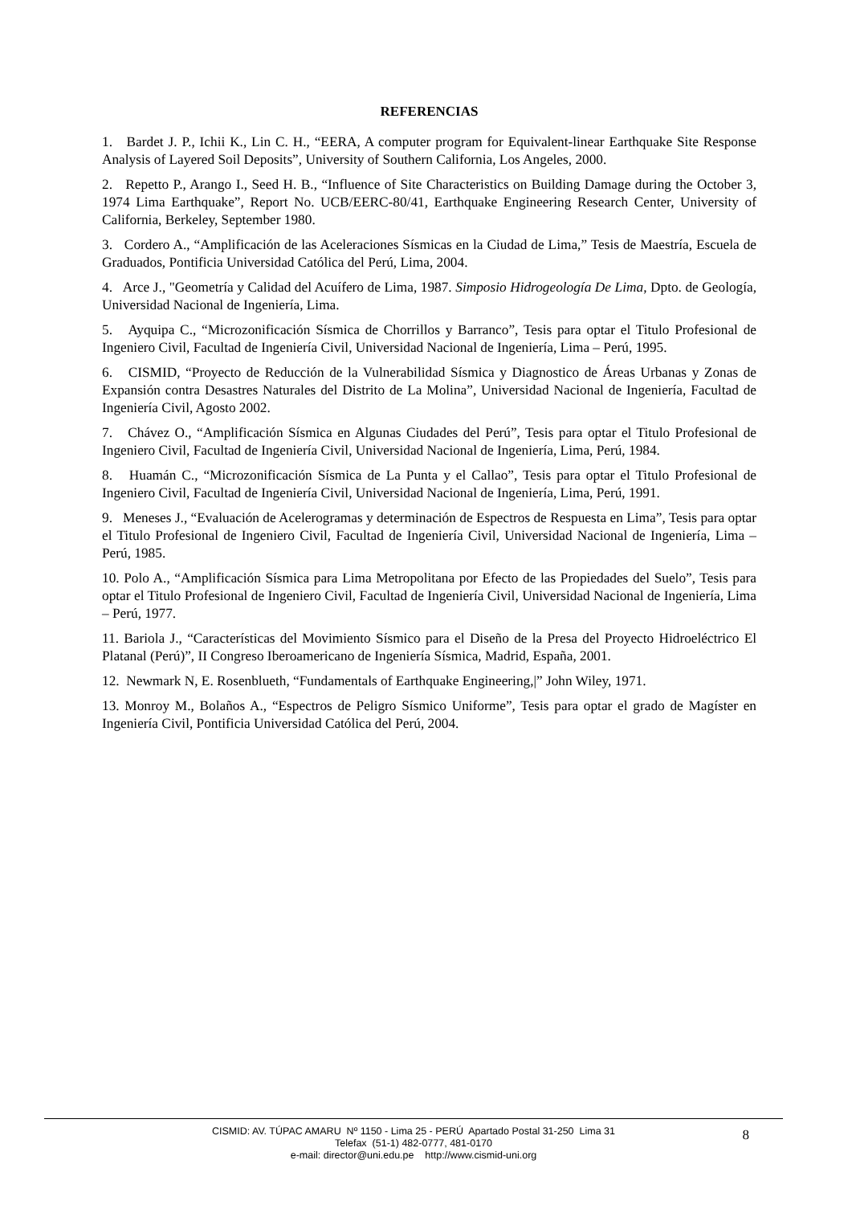REFERENCIAS
1. Bardet J. P., Ichii K., Lin C. H., “EERA, A computer program for Equivalent-linear Earthquake Site Response Analysis of Layered Soil Deposits”, University of Southern California, Los Angeles, 2000.
2. Repetto P., Arango I., Seed H. B., “Influence of Site Characteristics on Building Damage during the October 3, 1974 Lima Earthquake”, Report No. UCB/EERC-80/41, Earthquake Engineering Research Center, University of California, Berkeley, September 1980.
3. Cordero A., “Amplificación de las Aceleraciones Sísmicas en la Ciudad de Lima,” Tesis de Maestría, Escuela de Graduados, Pontificia Universidad Católica del Perú, Lima, 2004.
4. Arce J., "Geometría y Calidad del Acuífero de Lima, 1987. Simposio Hidrogeología De Lima, Dpto. de Geología, Universidad Nacional de Ingeniería, Lima.
5. Ayquipa C., “Microzonificación Sísmica de Chorrillos y Barranco”, Tesis para optar el Titulo Profesional de Ingeniero Civil, Facultad de Ingeniería Civil, Universidad Nacional de Ingeniería, Lima – Perú, 1995.
6. CISMID, “Proyecto de Reducción de la Vulnerabilidad Sísmica y Diagnostico de Áreas Urbanas y Zonas de Expansión contra Desastres Naturales del Distrito de La Molina”, Universidad Nacional de Ingeniería, Facultad de Ingeniería Civil, Agosto 2002.
7. Chávez O., “Amplificación Sísmica en Algunas Ciudades del Perú”, Tesis para optar el Titulo Profesional de Ingeniero Civil, Facultad de Ingeniería Civil, Universidad Nacional de Ingeniería, Lima, Perú, 1984.
8. Huamán C., “Microzonificación Sísmica de La Punta y el Callao”, Tesis para optar el Titulo Profesional de Ingeniero Civil, Facultad de Ingeniería Civil, Universidad Nacional de Ingeniería, Lima, Perú, 1991.
9. Meneses J., “Evaluación de Acelerogramas y determinación de Espectros de Respuesta en Lima”, Tesis para optar el Titulo Profesional de Ingeniero Civil, Facultad de Ingeniería Civil, Universidad Nacional de Ingeniería, Lima – Perú, 1985.
10. Polo A., “Amplificación Sísmica para Lima Metropolitana por Efecto de las Propiedades del Suelo”, Tesis para optar el Titulo Profesional de Ingeniero Civil, Facultad de Ingeniería Civil, Universidad Nacional de Ingeniería, Lima – Perú, 1977.
11. Bariola J., “Características del Movimiento Sísmico para el Diseño de la Presa del Proyecto Hidroeléctrico El Platanal (Perú)”, II Congreso Iberoamericano de Ingeniería Sísmica, Madrid, España, 2001.
12. Newmark N, E. Rosenblueth, “Fundamentals of Earthquake Engineering,|” John Wiley, 1971.
13. Monroy M., Bolaños A., “Espectros de Peligro Sísmico Uniforme”, Tesis para optar el grado de Magíster en Ingeniería Civil, Pontificia Universidad Católica del Perú, 2004.
CISMID: AV. TÚPAC AMARU Nº 1150 - Lima 25 - PERÚ Apartado Postal 31-250 Lima 31
Telefax (51-1) 482-0777, 481-0170
e-mail: director@uni.edu.pe http://www.cismid-uni.org
8